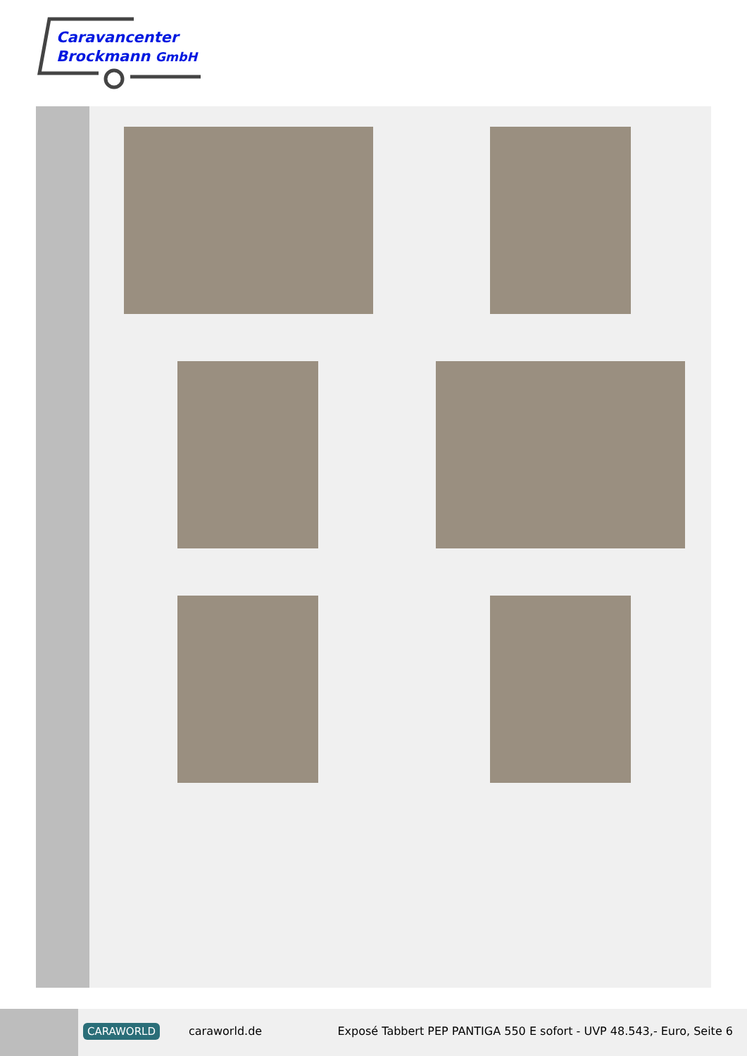Caravancenter
Brockmann GmbH
CARAWORLD caraworld.de
Exposé Tabbert PEP PANTIGA 550 E sofort - UVP 48.543,- Euro, Seite 6